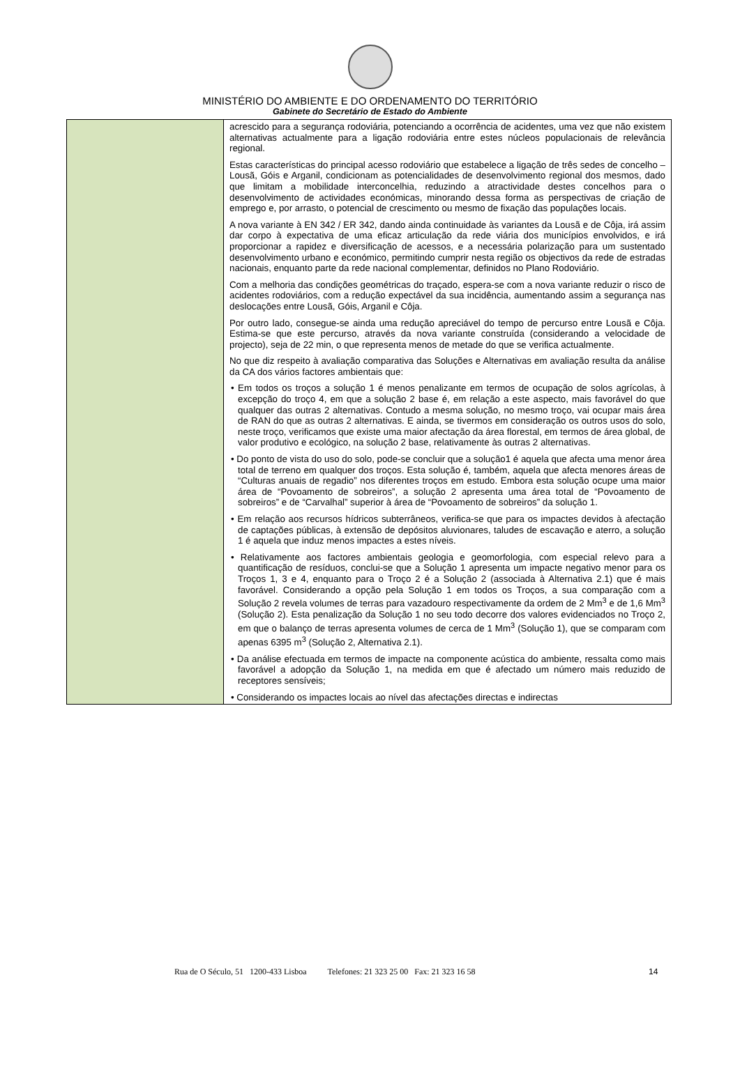MINISTÉRIO DO AMBIENTE E DO ORDENAMENTO DO TERRITÓRIO
Gabinete do Secretário de Estado do Ambiente
| | acrescido para a segurança rodoviária, potenciando a ocorrência de acidentes, uma vez que não existem alternativas actualmente para a ligação rodoviária entre estes núcleos populacionais de relevância regional. Estas características do principal acesso rodoviário que estabelece a ligação de três sedes de concelho – Lousã, Góis e Arganil, condicionam as potencialidades de desenvolvimento regional dos mesmos, dado que limitam a mobilidade interconcelhia, reduzindo a atractividade destes concelhos para o desenvolvimento de actividades económicas, minorando dessa forma as perspectivas de criação de emprego e, por arrasto, o potencial de crescimento ou mesmo de fixação das populações locais. A nova variante à EN 342 / ER 342, dando ainda continuidade às variantes da Lousã e de Côja, irá assim dar corpo à expectativa de uma eficaz articulação da rede viária dos municípios envolvidos, e irá proporcionar a rapidez e diversificação de acessos, e a necessária polarização para um sustentado desenvolvimento urbano e económico, permitindo cumprir nesta região os objectivos da rede de estradas nacionais, enquanto parte da rede nacional complementar, definidos no Plano Rodoviário. Com a melhoria das condições geométricas do traçado, espera-se com a nova variante reduzir o risco de acidentes rodoviários, com a redução expectável da sua incidência, aumentando assim a segurança nas deslocações entre Lousã, Góis, Arganil e Côja. Por outro lado, consegue-se ainda uma redução apreciável do tempo de percurso entre Lousã e Côja. Estima-se que este percurso, através da nova variante construída (considerando a velocidade de projecto), seja de 22 min, o que representa menos de metade do que se verifica actualmente. No que diz respeito à avaliação comparativa das Soluções e Alternativas em avaliação resulta da análise da CA dos vários factores ambientais que: • Em todos os troços a solução 1 é menos penalizante em termos de ocupação de solos agrícolas, à excepção do troço 4, em que a solução 2 base é, em relação a este aspecto, mais favorável do que qualquer das outras 2 alternativas. Contudo a mesma solução, no mesmo troço, vai ocupar mais área de RAN do que as outras 2 alternativas. E ainda, se tivermos em consideração os outros usos do solo, neste troço, verificamos que existe uma maior afectação da área florestal, em termos de área global, de valor produtivo e ecológico, na solução 2 base, relativamente às outras 2 alternativas. • Do ponto de vista do uso do solo, pode-se concluir que a solução1 é aquela que afecta uma menor área total de terreno em qualquer dos troços. Esta solução é, também, aquela que afecta menores áreas de “Culturas anuais de regadio” nos diferentes troços em estudo. Embora esta solução ocupe uma maior área de “Povoamento de sobreiros”, a solução 2 apresenta uma área total de “Povoamento de sobreiros” e de “Carvalhal” superior à área de “Povoamento de sobreiros” da solução 1. • Em relação aos recursos hídricos subterrâneos, verifica-se que para os impactes devidos à afectação de captações públicas, à extensão de depósitos aluvionares, taludes de escavação e aterro, a solução 1 é aquela que induz menos impactes a estes níveis. • Relativamente aos factores ambientais geologia e geomorfologia, com especial relevo para a quantificação de resíduos, conclui-se que a Solução 1 apresenta um impacte negativo menor para os Troços 1, 3 e 4, enquanto para o Troço 2 é a Solução 2 (associada à Alternativa 2.1) que é mais favorável. Considerando a opção pela Solução 1 em todos os Troços, a sua comparação com a Solução 2 revela volumes de terras para vazadouro respectivamente da ordem de 2 Mm<sup>3</sup> e de 1,6 Mm<sup>3</sup> (Solução 2). Esta penalização da Solução 1 no seu todo decorre dos valores evidenciados no Troço 2, em que o balanço de terras apresenta volumes de cerca de 1 Mm<sup>3</sup> (Solução 1), que se comparam com apenas 6395 m<sup>3</sup> (Solução 2, Alternativa 2.1). • Da análise efectuada em termos de impacte na componente acústica do ambiente, ressalta como mais favorável a adopção da Solução 1, na medida em que é afectado um número mais reduzido de receptores sensíveis; • Considerando os impactes locais ao nível das afectações directas e indirectas |
Rua de O Século, 51 1200-433 Lisboa Telefones: 21 323 25 00 Fax: 21 323 16 58 14